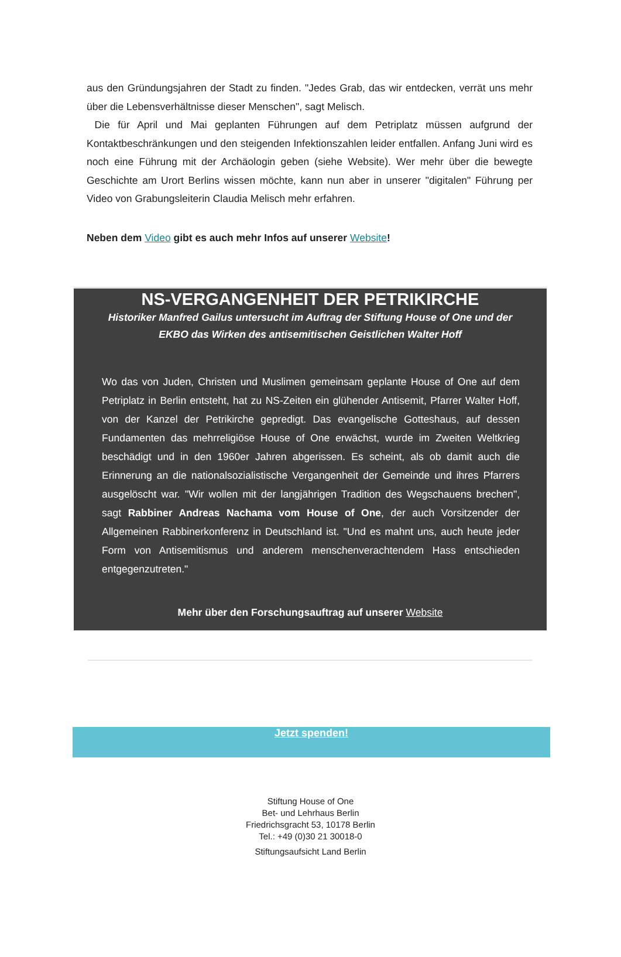aus den Gründungsjahren der Stadt zu finden. "Jedes Grab, das wir entdecken, verrät uns mehr über die Lebensverhältnisse dieser Menschen", sagt Melisch.
Die für April und Mai geplanten Führungen auf dem Petriplatz müssen aufgrund der Kontaktbeschränkungen und den steigenden Infektionszahlen leider entfallen. Anfang Juni wird es noch eine Führung mit der Archäologin geben (siehe Website). Wer mehr über die bewegte Geschichte am Urort Berlins wissen möchte, kann nun aber in unserer "digitalen" Führung per Video von Grabungsleiterin Claudia Melisch mehr erfahren.
Neben dem Video gibt es auch mehr Infos auf unserer Website!
NS-VERGANGENHEIT DER PETRIKIRCHE
Historiker Manfred Gailus untersucht im Auftrag der Stiftung House of One und der EKBO das Wirken des antisemitischen Geistlichen Walter Hoff
Wo das von Juden, Christen und Muslimen gemeinsam geplante House of One auf dem Petriplatz in Berlin entsteht, hat zu NS-Zeiten ein glühender Antisemit, Pfarrer Walter Hoff, von der Kanzel der Petrikirche gepredigt. Das evangelische Gotteshaus, auf dessen Fundamenten das mehrreligiöse House of One erwächst, wurde im Zweiten Weltkrieg beschädigt und in den 1960er Jahren abgerissen. Es scheint, als ob damit auch die Erinnerung an die nationalsozialistische Vergangenheit der Gemeinde und ihres Pfarrers ausgelöscht war. "Wir wollen mit der langjährigen Tradition des Wegschauens brechen", sagt Rabbiner Andreas Nachama vom House of One, der auch Vorsitzender der Allgemeinen Rabbinerkonferenz in Deutschland ist. "Und es mahnt uns, auch heute jeder Form von Antisemitismus und anderem menschenverachtendem Hass entschieden entgegenzutreten."
Mehr über den Forschungsauftrag auf unserer Website
Jetzt spenden!
Stiftung House of One
Bet- und Lehrhaus Berlin
Friedrichsgracht 53, 10178 Berlin
Tel.: +49 (0)30 21 30018-0
Stiftungsaufsicht Land Berlin